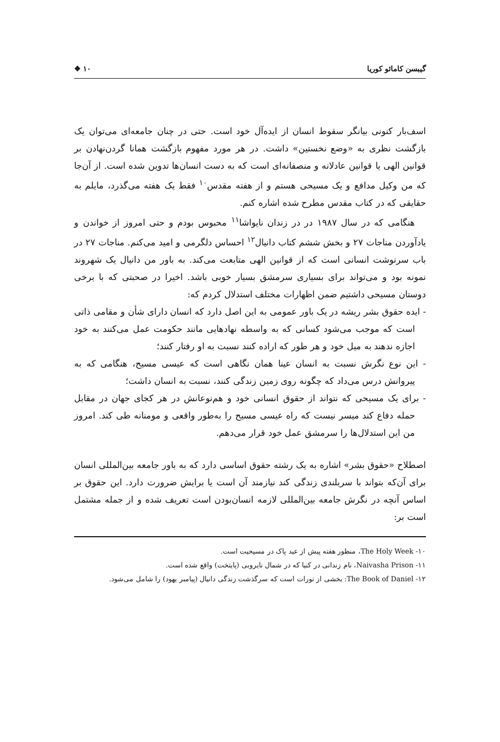گیبسن کامائو کوریا ۱۰ ❖
اسف‌بار کنونی بیانگر سقوط انسان از ایده‌آل خود است. حتی در چنان جامعه‌ای می‌توان یک بازگشت نظری به «وضع نخستین» داشت. در هر مورد مفهوم بازگشت همانا گردن‌نهادن بر قوانین الهی یا قوانین عادلانه و منصفانه‌ای است که به دست انسان‌ها تدوین شده است. از آن‌جا که من وکیل مدافع و یک مسیحی هستم و از هفته مقدس<sup>۱۰</sup> فقط یک هفته می‌گذرد، مایلم به حقایقی که در کتاب مقدس مطرح شده اشاره کنم.
هنگامی که در سال ۱۹۸۷ در در زندان نایواشا<sup>۱۱</sup> محبوس بودم و حتی امروز از خواندن و یادآوردن مناجات ۲۷ و بخش ششم کتاب دانیال<sup>۱۲</sup> احساس دلگرمی و امید می‌کنم. مناجات ۲۷ در باب سرنوشت انسانی است که از قوانین الهی متابعت می‌کند. به باور من دانیال یک شهروند نمونه بود و می‌تواند برای بسیاری سرمشق بسیار خوبی باشد. اخیرا در صحبتی که با برخی دوستان مسیحی داشتیم ضمن اظهارات مختلف استدلال کردم که:
- ایده حقوق بشر ریشه در یک باور عمومی به این اصل دارد که انسان دارای شأن و مقامی ذاتی است که موجب می‌شود کسانی که به واسطه نهادهایی مانند حکومت عمل می‌کنند به خود اجازه ندهند به میل خود و هر طور که اراده کنند نسبت به او رفتار کنند؛
- این نوع نگرش نسبت به انسان عینا همان نگاهی است که عیسی مسیح، هنگامی که به پیروانش درس می‌داد که چگونه روی زمین زندگی کنند، نسبت به انسان داشت؛
- برای یک مسیحی که نتواند از حقوق انسانی خود و هم‌نوعانش در هر کجای جهان در مقابل حمله دفاع کند میسر نیست که راه عیسی مسیح را به‌طور واقعی و مومنانه طی کند. امروز من این استدلال‌ها را سرمشق عمل خود قرار می‌دهم.
اصطلاح «حقوق بشر» اشاره به یک رشته حقوق اساسی دارد که به باور جامعه بین‌المللی انسان برای آن‌که بتواند با سربلندی زندگی کند نیازمند آن است یا برایش ضرورت دارد. این حقوق بر اساس آنچه در نگرش جامعه بین‌المللی لازمه انسان‌بودن است تعریف شده و از جمله مشتمل است بر:
۱۰- The Holy Week، منظور هفته پیش از عید پاک در مسیحیت است.
۱۱- Naivasha Prison، نام زندانی در کنیا که در شمال نایروبی (پایتخت) واقع شده است.
۱۲- The Book of Daniel: بخشی از تورات است که سرگذشت زندگی دانیال (پیامبر یهود) را شامل می‌شود.